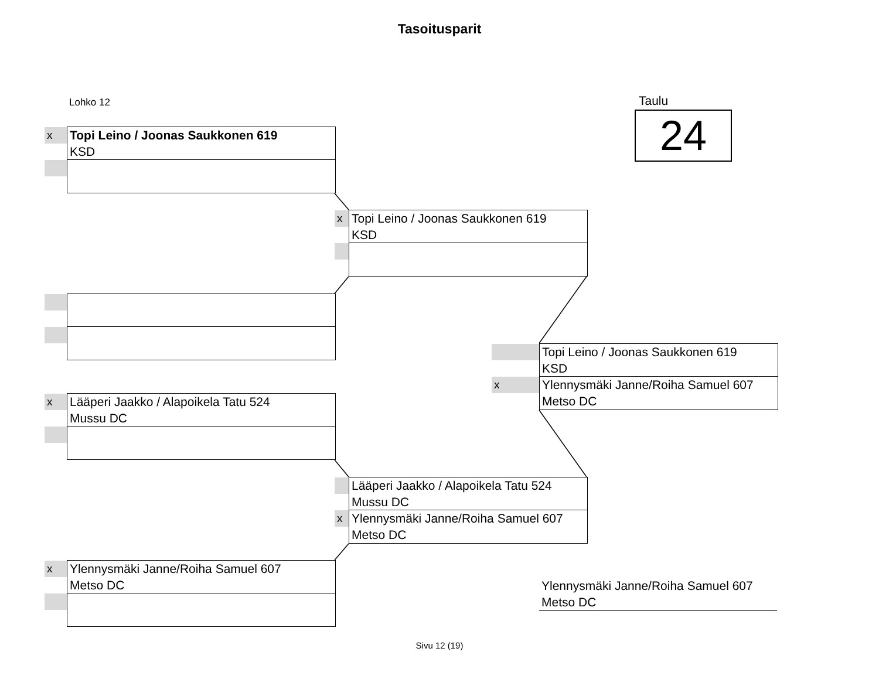Tasoitusparit
Lohko 12 Taulu
24
x Topi Leino / Joonas Saukkonen 619
KSD
x Lääperi Jaakko / Alapoikela Tatu 524
Mussu DC
x Ylennysmäki Janne/Roiha Samuel 607
Metso DC
x Topi Leino / Joonas Saukkonen 619
KSD
Lääperi Jaakko / Alapoikela Tatu 524
Mussu DC
x Ylennysmäki Janne/Roiha Samuel 607
Metso DC
Topi Leino / Joonas Saukkonen 619
KSD
x Ylennysmäki Janne/Roiha Samuel 607
Metso DC
Ylennysmäki Janne/Roiha Samuel 607
Metso DC
Sivu 12 (19)